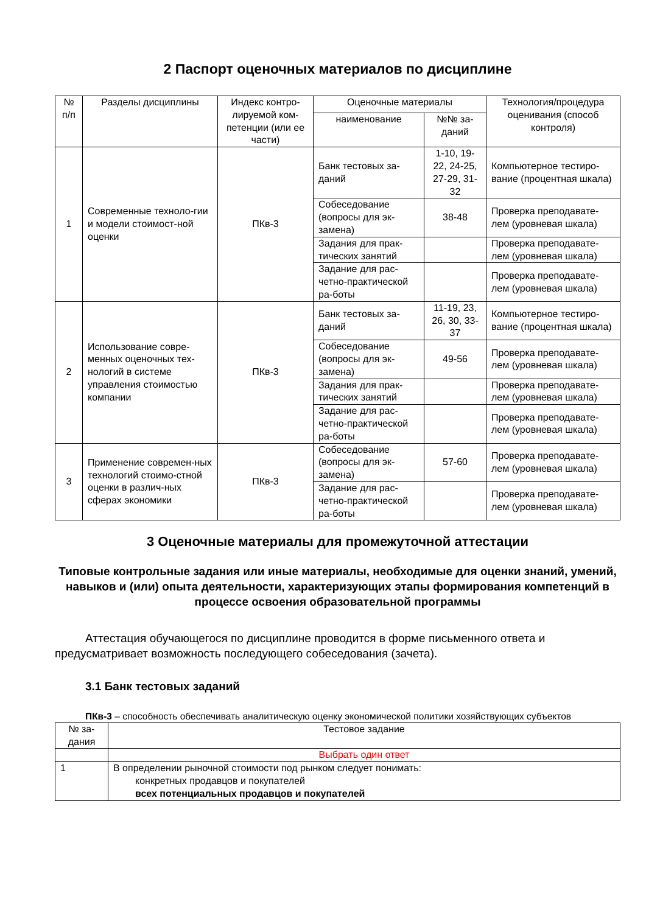2 Паспорт оценочных материалов по дисциплине
| № п/п | Разделы дисциплины | Индекс контро-лируемой ком-петенции (или ее части) | Оценочные материалы | | Технология/процедура оценивания (способ контроля) |
| --- | --- | --- | --- | --- | --- |
| | | | наименование | №№ за-даний | |
| 1 | Современные техноло-гии и модели стоимост-ной оценки | ПКв-3 | Банк тестовых за-даний | 1-10, 19-22, 24-25, 27-29, 31-32 | Компьютерное тестиро-вание (процентная шкала) |
| | | | Собеседование (вопросы для эк-замена) | 38-48 | Проверка преподавате-лем (уровневая шкала) |
| | | | Задания для прак-тических занятий | | Проверка преподавате-лем (уровневая шкала) |
| | | | Задание для рас-четно-практической ра-боты | | Проверка преподавате-лем (уровневая шкала) |
| 2 | Использование совре-менных оценочных тех-нологий в системе управления стоимостью компании | ПКв-3 | Банк тестовых за-даний | 11-19, 23, 26, 30, 33-37 | Компьютерное тестиро-вание (процентная шкала) |
| | | | Собеседование (вопросы для эк-замена) | 49-56 | Проверка преподавате-лем (уровневая шкала) |
| | | | Задания для прак-тических занятий | | Проверка преподавате-лем (уровневая шкала) |
| | | | Задание для рас-четно-практической ра-боты | | Проверка преподавате-лем (уровневая шкала) |
| 3 | Применение современ-ных технологий стоимо-стной оценки в различ-ных сферах экономики | ПКв-3 | Собеседование (вопросы для эк-замена) | 57-60 | Проверка преподавате-лем (уровневая шкала) |
| | | | Задание для рас-четно-практической ра-боты | | Проверка преподавате-лем (уровневая шкала) |
3 Оценочные материалы для промежуточной аттестации
Типовые контрольные задания или иные материалы, необходимые для оценки знаний, умений, навыков и (или) опыта деятельности, характеризующих этапы формирования компетенций в процессе освоения образовательной программы
Аттестация обучающегося по дисциплине проводится в форме письменного ответа и предусматривает возможность последующего собеседования (зачета).
3.1 Банк тестовых заданий
ПКв-3 – способность обеспечивать аналитическую оценку экономической политики хозяйствующих субъектов
| № за-дания | Тестовое задание |
| --- | --- |
| | Выбрать один ответ |
| 1 | В определении рыночной стоимости под рынком следует понимать: конкретных продавцов и покупателей всех потенциальных продавцов и покупателей |